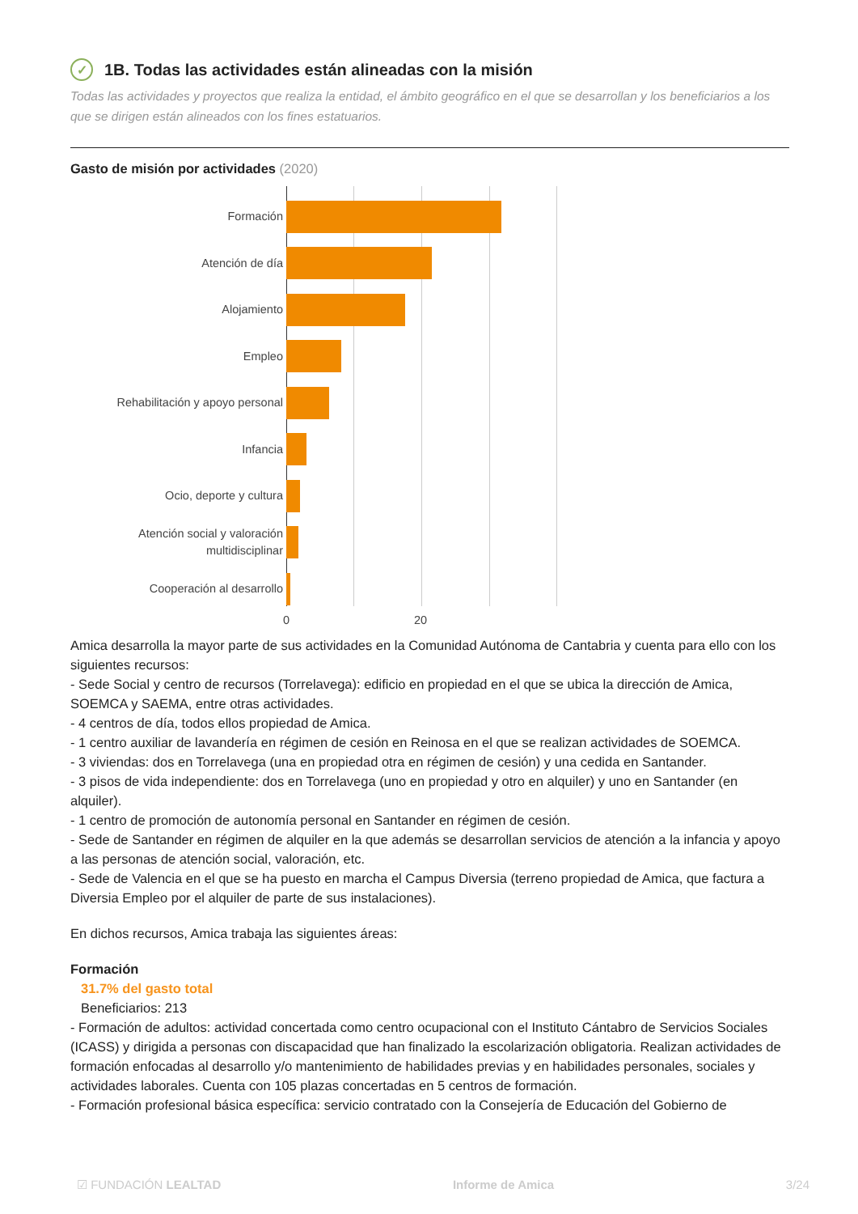✓ 1B. Todas las actividades están alineadas con la misión
Todas las actividades y proyectos que realiza la entidad, el ámbito geográfico en el que se desarrollan y los beneficiarios a los que se dirigen están alineados con los fines estatuarios.
Gasto de misión por actividades (2020)
Formación
Atención de día
Alojamiento
Empleo
Rehabilitación y apoyo personal
Infancia
Ocio, deporte y cultura
Atención social y valoración multidisciplinar
Cooperación al desarrollo
0 20
Amica desarrolla la mayor parte de sus actividades en la Comunidad Autónoma de Cantabria y cuenta para ello con los siguientes recursos:
- Sede Social y centro de recursos (Torrelavega): edificio en propiedad en el que se ubica la dirección de Amica, SOEMCA y SAEMA, entre otras actividades.
- 4 centros de día, todos ellos propiedad de Amica.
- 1 centro auxiliar de lavandería en régimen de cesión en Reinosa en el que se realizan actividades de SOEMCA.
- 3 viviendas: dos en Torrelavega (una en propiedad otra en régimen de cesión) y una cedida en Santander.
- 3 pisos de vida independiente: dos en Torrelavega (uno en propiedad y otro en alquiler) y uno en Santander (en alquiler).
- 1 centro de promoción de autonomía personal en Santander en régimen de cesión.
- Sede de Santander en régimen de alquiler en la que además se desarrollan servicios de atención a la infancia y apoyo a las personas de atención social, valoración, etc.
- Sede de Valencia en el que se ha puesto en marcha el Campus Diversia (terreno propiedad de Amica, que factura a Diversia Empleo por el alquiler de parte de sus instalaciones).
En dichos recursos, Amica trabaja las siguientes áreas:
Formación
31.7% del gasto total
Beneficiarios: 213
- Formación de adultos: actividad concertada como centro ocupacional con el Instituto Cántabro de Servicios Sociales (ICASS) y dirigida a personas con discapacidad que han finalizado la escolarización obligatoria. Realizan actividades de formación enfocadas al desarrollo y/o mantenimiento de habilidades previas y en habilidades personales, sociales y actividades laborales. Cuenta con 105 plazas concertadas en 5 centros de formación.
- Formación profesional básica específica: servicio contratado con la Consejería de Educación del Gobierno de
☑ FUNDACIÓN LEALTAD Informe de Amica 3/24